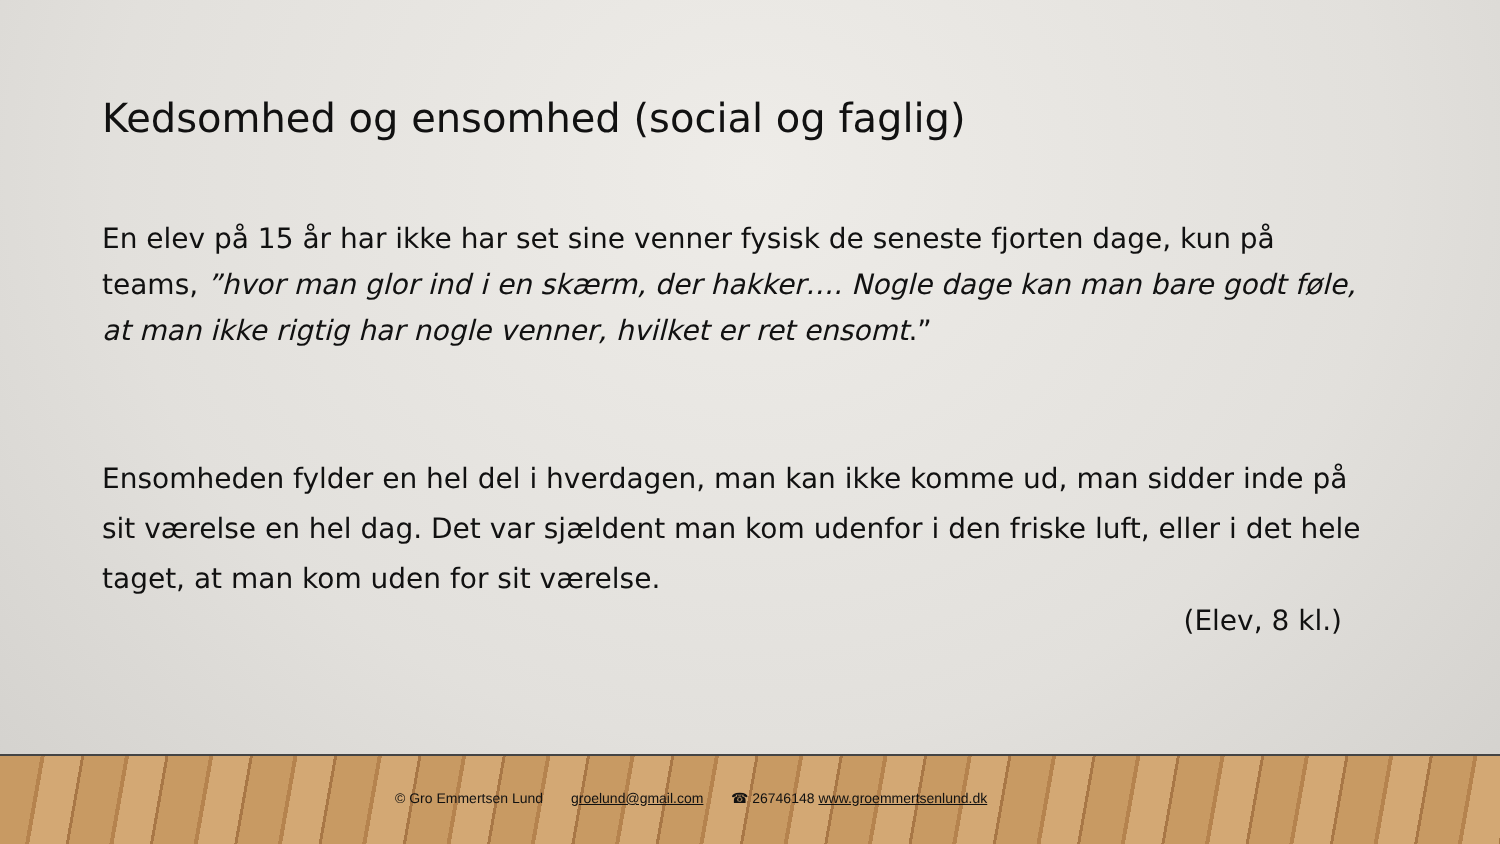Kedsomhed og ensomhed (social og faglig)
En elev på 15 år har ikke har set sine venner fysisk de seneste fjorten dage, kun på teams, ”hvor man glor ind i en skærm, der hakker…. Nogle dage kan man bare godt føle, at man ikke rigtig har nogle venner, hvilket er ret ensomt.”
Ensomheden fylder en hel del i hverdagen, man kan ikke komme ud, man sidder inde på sit værelse en hel dag. Det var sjældent man kom udenfor i den friske luft, eller i det hele taget, at man kom uden for sit værelse.
(Elev, 8 kl.)
© Gro Emmertsen Lund groelund@gmail.com ☎ 26746148 www.groemmertsenlund.dk